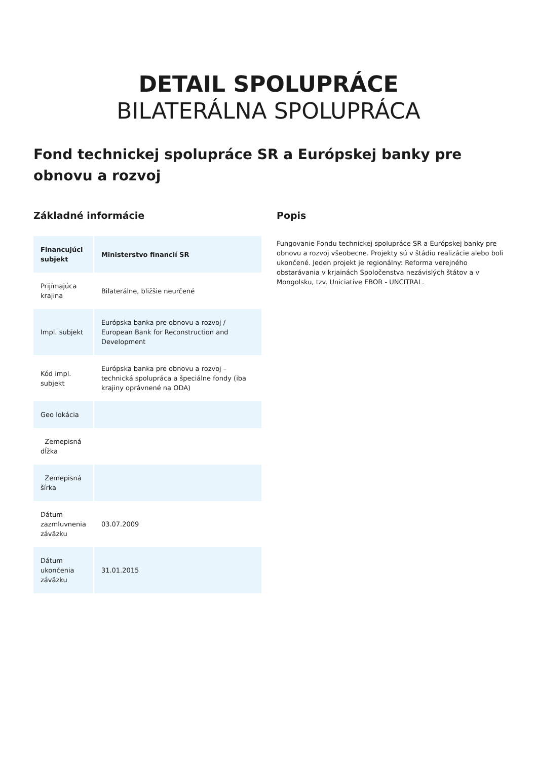DETAIL SPOLUPRÁCE
BILATERÁLNA SPOLUPRÁCA
Fond technickej spolupráce SR a Európskej banky pre obnovu a rozvoj
Základné informácie
| Financujúci subjekt | Ministerstvo financií SR |
| --- | --- |
| Prijímajúca krajina | Bilaterálne, bližšie neurčené |
| Impl. subjekt | Európska banka pre obnovu a rozvoj / European Bank for Reconstruction and Development |
| Kód impl. subjekt | Európska banka pre obnovu a rozvoj – technická spolupráca a špeciálne fondy (iba krajiny oprávnené na ODA) |
| Geo lokácia | |
| Zemepisná dĺžka | |
| Zemepisná šírka | |
| Dátum zazmluvnenia záväzku | 03.07.2009 |
| Dátum ukončenia záväzku | 31.01.2015 |
Popis
Fungovanie Fondu technickej spolupráce SR a Európskej banky pre obnovu a rozvoj všeobecne. Projekty sú v štádiu realizácie alebo boli ukončené. Jeden projekt je regionálny: Reforma verejného obstarávania v krjainách Spoločenstva nezávislých štátov a v Mongolsku, tzv. Uniciatíve EBOR - UNCITRAL.